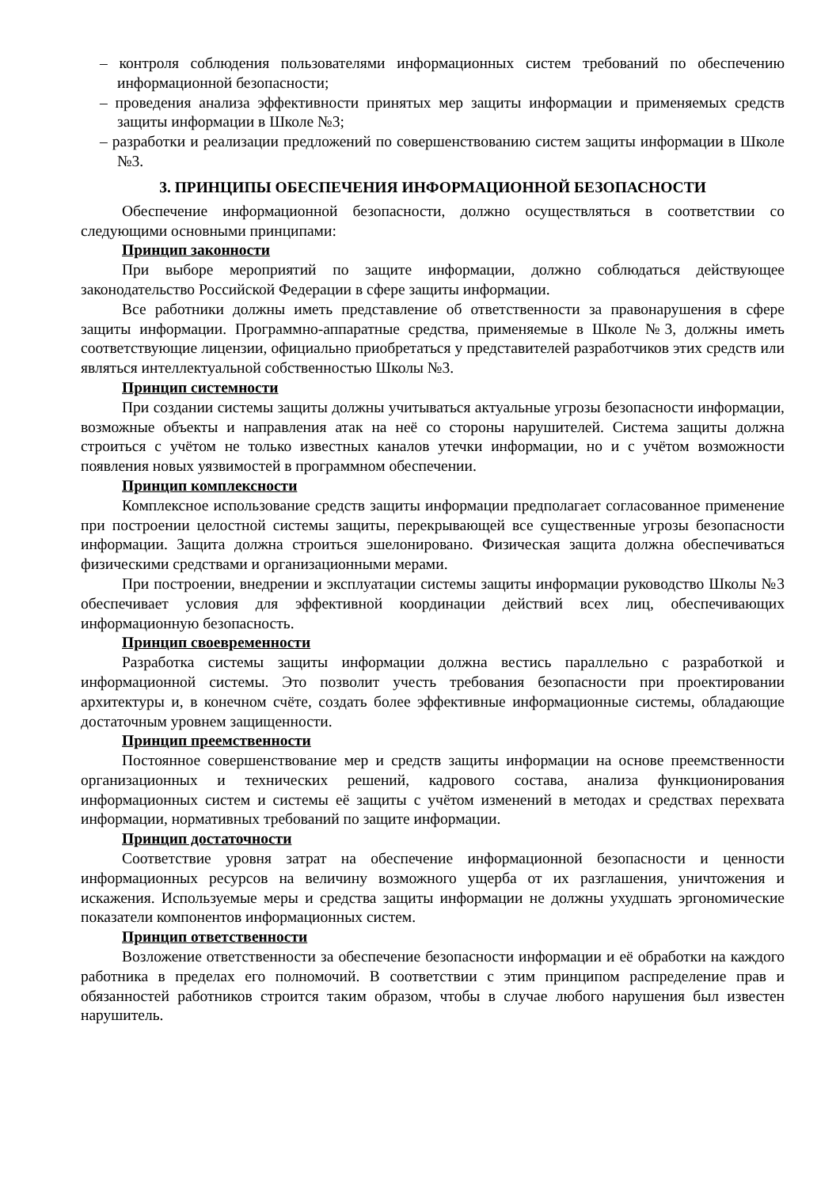– контроля соблюдения пользователями информационных систем требований по обеспечению информационной безопасности;
– проведения анализа эффективности принятых мер защиты информации и применяемых средств защиты информации в Школе №3;
– разработки и реализации предложений по совершенствованию систем защиты информации в Школе №3.
3. ПРИНЦИПЫ ОБЕСПЕЧЕНИЯ ИНФОРМАЦИОННОЙ БЕЗОПАСНОСТИ
Обеспечение информационной безопасности, должно осуществляться в соответствии со следующими основными принципами:
Принцип законности
При выборе мероприятий по защите информации, должно соблюдаться действующее законодательство Российской Федерации в сфере защиты информации.
Все работники должны иметь представление об ответственности за правонарушения в сфере защиты информации. Программно-аппаратные средства, применяемые в Школе №3, должны иметь соответствующие лицензии, официально приобретаться у представителей разработчиков этих средств или являться интеллектуальной собственностью Школы №3.
Принцип системности
При создании системы защиты должны учитываться актуальные угрозы безопасности информации, возможные объекты и направления атак на неё со стороны нарушителей. Система защиты должна строиться с учётом не только известных каналов утечки информации, но и с учётом возможности появления новых уязвимостей в программном обеспечении.
Принцип комплексности
Комплексное использование средств защиты информации предполагает согласованное применение при построении целостной системы защиты, перекрывающей все существенные угрозы безопасности информации. Защита должна строиться эшелонировано. Физическая защита должна обеспечиваться физическими средствами и организационными мерами.
При построении, внедрении и эксплуатации системы защиты информации руководство Школы №3 обеспечивает условия для эффективной координации действий всех лиц, обеспечивающих информационную безопасность.
Принцип своевременности
Разработка системы защиты информации должна вестись параллельно с разработкой и информационной системы. Это позволит учесть требования безопасности при проектировании архитектуры и, в конечном счёте, создать более эффективные информационные системы, обладающие достаточным уровнем защищенности.
Принцип преемственности
Постоянное совершенствование мер и средств защиты информации на основе преемственности организационных и технических решений, кадрового состава, анализа функционирования информационных систем и системы её защиты с учётом изменений в методах и средствах перехвата информации, нормативных требований по защите информации.
Принцип достаточности
Соответствие уровня затрат на обеспечение информационной безопасности и ценности информационных ресурсов на величину возможного ущерба от их разглашения, уничтожения и искажения. Используемые меры и средства защиты информации не должны ухудшать эргономические показатели компонентов информационных систем.
Принцип ответственности
Возложение ответственности за обеспечение безопасности информации и её обработки на каждого работника в пределах его полномочий. В соответствии с этим принципом распределение прав и обязанностей работников строится таким образом, чтобы в случае любого нарушения был известен нарушитель.